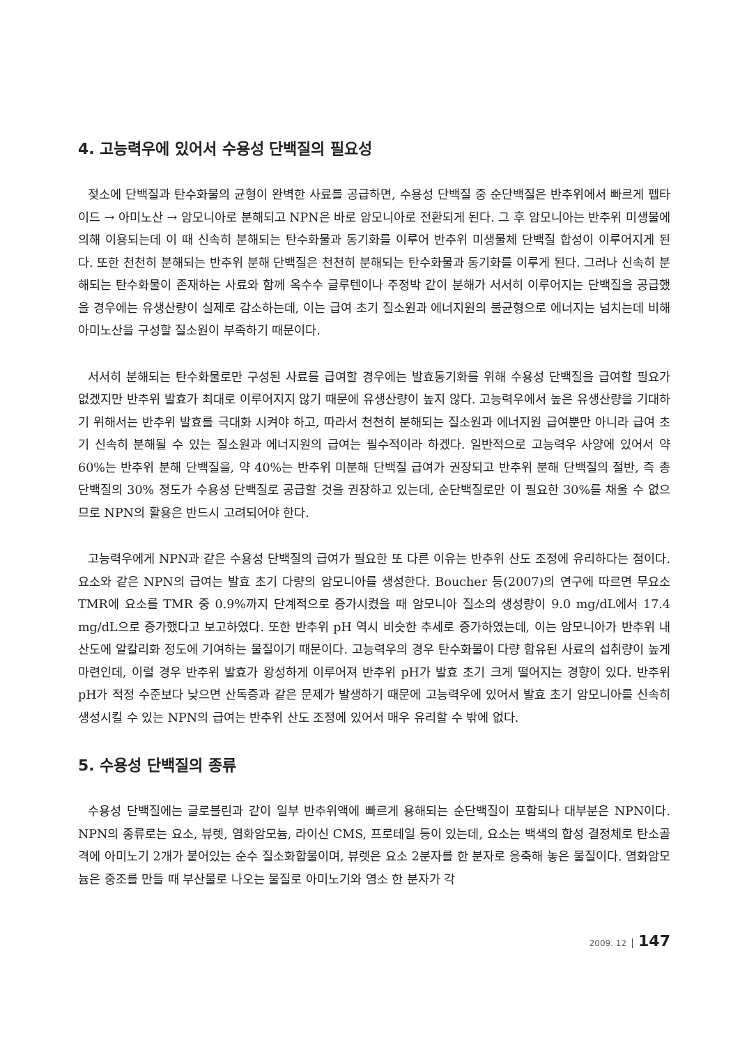4. 고능력우에 있어서 수용성 단백질의 필요성
젖소에 단백질과 탄수화물의 균형이 완벽한 사료를 공급하면, 수용성 단백질 중 순단백질은 반추위에서 빠르게 펩타이드 → 아미노산 → 암모니아로 분해되고 NPN은 바로 암모니아로 전환되게 된다. 그 후 암모니아는 반추위 미생물에 의해 이용되는데 이 때 신속히 분해되는 탄수화물과 동기화를 이루어 반추위 미생물체 단백질 합성이 이루어지게 된다. 또한 천천히 분해되는 반추위 분해 단백질은 천천히 분해되는 탄수화물과 동기화를 이루게 된다. 그러나 신속히 분해되는 탄수화물이 존재하는 사료와 함께 옥수수 글루텐이나 주정박 같이 분해가 서서히 이루어지는 단백질을 공급했을 경우에는 유생산량이 실제로 감소하는데, 이는 급여 초기 질소원과 에너지원의 불균형으로 에너지는 넘치는데 비해 아미노산을 구성할 질소원이 부족하기 때문이다.
서서히 분해되는 탄수화물로만 구성된 사료를 급여할 경우에는 발효동기화를 위해 수용성 단백질을 급여할 필요가 없겠지만 반추위 발효가 최대로 이루어지지 않기 때문에 유생산량이 높지 않다. 고능력우에서 높은 유생산량을 기대하기 위해서는 반추위 발효를 극대화 시켜야 하고, 따라서 천천히 분해되는 질소원과 에너지원 급여뿐만 아니라 급여 초기 신속히 분해될 수 있는 질소원과 에너지원의 급여는 필수적이라 하겠다. 일반적으로 고능력우 사양에 있어서 약 60%는 반추위 분해 단백질을, 약 40%는 반추위 미분해 단백질 급여가 권장되고 반추위 분해 단백질의 절반, 즉 총 단백질의 30% 정도가 수용성 단백질로 공급할 것을 권장하고 있는데, 순단백질로만 이 필요한 30%를 채울 수 없으므로 NPN의 활용은 반드시 고려되어야 한다.
고능력우에게 NPN과 같은 수용성 단백질의 급여가 필요한 또 다른 이유는 반추위 산도 조정에 유리하다는 점이다. 요소와 같은 NPN의 급여는 발효 초기 다량의 암모니아를 생성한다. Boucher 등(2007)의 연구에 따르면 무요소 TMR에 요소를 TMR 중 0.9%까지 단계적으로 증가시켰을 때 암모니아 질소의 생성량이 9.0 mg/dL에서 17.4 mg/dL으로 증가했다고 보고하였다. 또한 반추위 pH 역시 비슷한 추세로 증가하였는데, 이는 암모니아가 반추위 내 산도에 알칼리화 정도에 기여하는 물질이기 때문이다. 고능력우의 경우 탄수화물이 다량 함유된 사료의 섭취량이 높게 마련인데, 이럴 경우 반추위 발효가 왕성하게 이루어져 반추위 pH가 발효 초기 크게 떨어지는 경향이 있다. 반추위 pH가 적정 수준보다 낮으면 산독증과 같은 문제가 발생하기 때문에 고능력우에 있어서 발효 초기 암모니아를 신속히 생성시킬 수 있는 NPN의 급여는 반추위 산도 조정에 있어서 매우 유리할 수 밖에 없다.
5. 수용성 단백질의 종류
수용성 단백질에는 글로블린과 같이 일부 반추위액에 빠르게 용해되는 순단백질이 포함되나 대부분은 NPN이다. NPN의 종류로는 요소, 뷰렛, 염화암모늄, 라이신 CMS, 프로테일 등이 있는데, 요소는 백색의 합성 결정체로 탄소골격에 아미노기 2개가 붙어있는 순수 질소화합물이며, 뷰렛은 요소 2분자를 한 분자로 응축해 놓은 물질이다. 염화암모늄은 중조를 만들 때 부산물로 나오는 물질로 아미노기와 염소 한 분자가 각
2009. 12 147